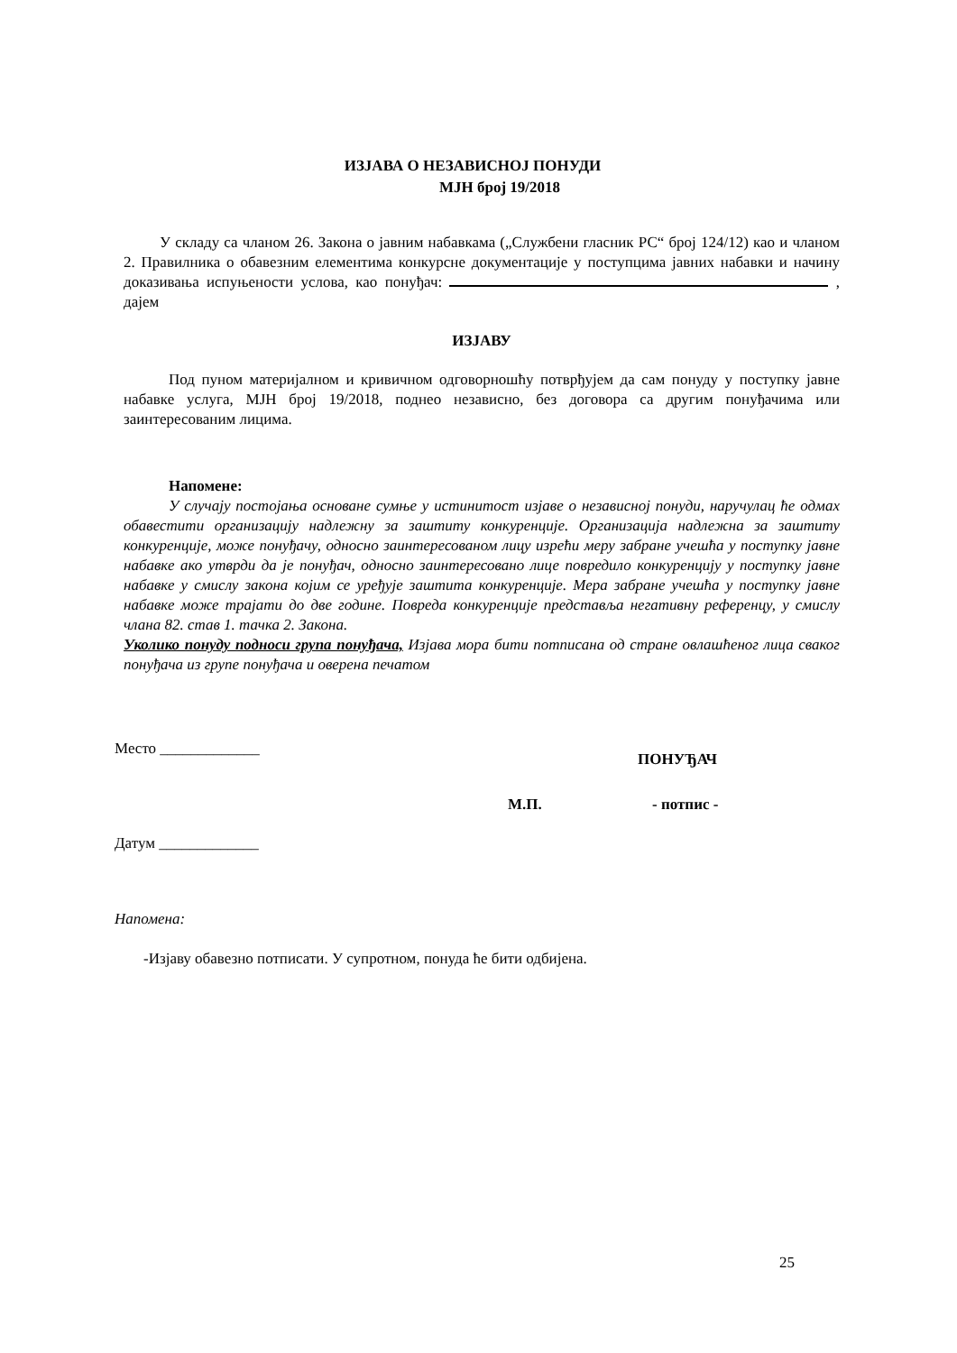ИЗЈАВА О НЕЗАВИСНОЈ ПОНУДИ
МЈН број 19/2018
У складу са чланом 26. Закона о јавним набавкама („Службени гласник РС“ број 124/12) као и чланом 2. Правилника о обавезним елементима конкурсне документације у поступцима јавних набавки и начину доказивања испуњености услова, као понуђач: , дајем
ИЗЈАВУ
Под пуном материјалном и кривичном одговорношћу потврђујем да сам понуду у поступку јавне набавке услуга, МЈН број 19/2018, поднео независно, без договора са другим понуђачима или заинтересованим лицима.
Напомене:
У случају постојања основане сумње у истинитост изјаве о независној понуди, наручулац ће одмах обавестити организацију надлежну за заштиту конкуренције. Организација надлежна за заштиту конкуренције, може понуђачу, односно заинтересованом лицу изрећи меру забране учешћа у поступку јавне набавке ако утврди да је понуђач, односно заинтересовано лице повредило конкуренцију у поступку јавне набавке у смислу закона којим се уређује заштита конкуренције. Мера забране учешћа у поступку јавне набавке може трајати до две године. Повреда конкуренције представља негативну референцу, у смислу члана 82. став 1. тачка 2. Закона.
Уколико понуду подноси група понуђача, Изјава мора бити потписана од стране овлашћеног лица сваког понуђача из групе понуђача и оверена печатом
Место _____________ ПОНУЂАЧ
М.П. - потпис -
Датум _____________
Напомена:
-Изјаву обавезно потписати. У супротном, понуда ће бити одбијена.
25